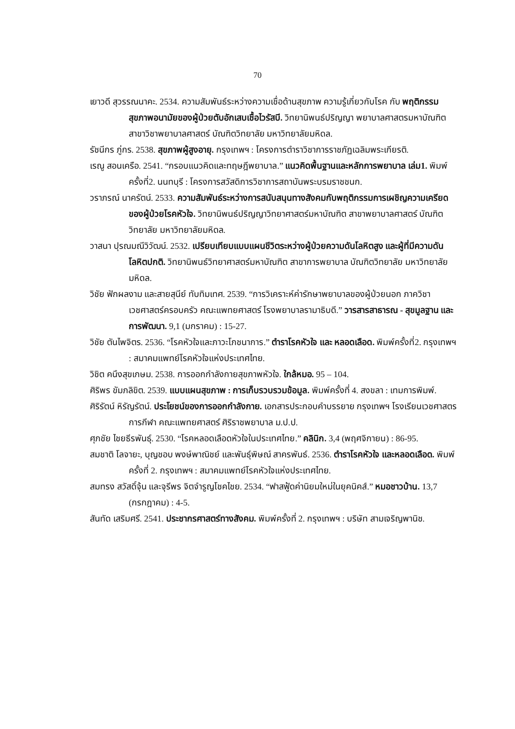70
เยาวดี สุวรรณนาคะ. 2534. ความสัมพันธ์ระหว่างความเชื่อด้านสุขภาพ ความรู้เกี่ยวกับโรค กับ พฤติกรรมสุขภาพอนามัยของผู้ป่วยตับอักเสบเชื้อไวรัสบี. วิทยานิพนธ์ปริญญา พยาบาลศาสตรมหาบัณฑิต สาขาวิชาพยาบาลศาสตร์ บัณฑิตวิทยาลัย มหาวิทยาลัยมหิดล.
รัชนีกร ภู่กร. 2538. สุขภาพผู้สูงอายุ. กรุงเทพฯ : โครงการตำราวิชาการราชภัฏเฉลิมพระเกียรติ.
เรณู สอนเครือ. 2541. “กรอบแนวคิดและทฤษฎีพยาบาล.” แนวคิดพื้นฐานและหลักการพยาบาล เล่ม1. พิมพ์ครั้งที่2. นนทบุรี : โครงการสวัสดิการวิชาการสถาบันพระบรมราชชนก.
วราภรณ์ นาครัตน์. 2533. ความสัมพันธ์ระหว่างการสนับสนุนทางสังคมกับพฤติกรรมการเผชิญความเครียดของผู้ป่วยโรคหัวใจ. วิทยานิพนธ์ปริญญาวิทยาศาสตร์มหาบัณฑิต สาขาพยาบาลศาสตร์ บัณฑิตวิทยาลัย มหาวิทยาลัยมหิดล.
วาสนา ปุรณมณีวิวัฒน์. 2532. เปรียบเทียบแบบแผนชีวิตระหว่างผู้ป่วยความดันโลหิตสูง และผู้ที่มีความดันโลหิตปกติ. วิทยานิพนธ์วิทยาศาสตร์มหาบัณฑิต สาขาการพยาบาล บัณฑิตวิทยาลัย มหาวิทยาลัยมหิดล.
วิชัย ฟักผลงาม และสายสุนีย์ ทับทิมเทศ. 2539. “การวิเคราะห์ค่ารักษาพยาบาลของผู้ป่วยนอก ภาควิชาเวชศาสตร์ครอบครัว คณะแพทยศาสตร์ โรงพยาบาลรามาธิบดี.” วารสารสาธารณ - สุขมูลฐาน และการพัฒนา. 9,1 (มกราคม) : 15-27.
วิชัย ตันไพจิตร. 2536. “โรคหัวใจและภาวะโภชนาการ.” ตำราโรคหัวใจ และ หลอดเลือด. พิมพ์ครั้งที่2. กรุงเทพฯ : สมาคมแพทย์โรคหัวใจแห่งประเทศไทย.
วิชิต คนึงสุขเกษม. 2538. การออกกำลังกายสุขภาพหัวใจ. ใกล้หมอ. 95 – 104.
ศิริพร ขัมภลิขิต. 2539. แบบแผนสุขภาพ : การเก็บรวบรวมข้อมูล. พิมพ์ครั้งที่ 4. สงขลา : เทมการพิมพ์.
ศิริรัตน์ หิรัญรัตน์. ประโยชน์ของการออกกำลังกาย. เอกสารประกอบคำบรรยาย กรุงเทพฯ โรงเรียนเวชศาสตรการกีฬา คณะแพทยศาสตร์ ศิริราชพยาบาล ม.ป.ป.
ศุภชัย ไชยธีรพันธุ์. 2530. “โรคหลอดเลือดหัวใจในประเทศไทย.” คลินิก. 3,4 (พฤศจิกายน) : 86-95.
สมชาติ โลจายะ, บุญชอบ พงษ์พาณิชย์ และพันธุ์พิษณ์ สาครพันธ์. 2536. ตำราโรคหัวใจ และหลอดเลือด. พิมพ์ครั้งที่ 2. กรุงเทพฯ : สมาคมแพทย์โรคหัวใจแห่งประเทศไทย.
สมทรง สวัสดิ์จุ้น และจุรีพร จิตจำรูญโชคไชย. 2534. “ฟาสฟู้ดค่านิยมใหม่ในยุคนิคส์.” หมอชาวบ้าน. 13,7 (กรกฎาคม) : 4-5.
สันทัด เสริมศรี. 2541. ประชากรศาสตร์ทางสังคม. พิมพ์ครั้งที่ 2. กรุงเทพฯ : บริษัท สามเจริญพานิช.